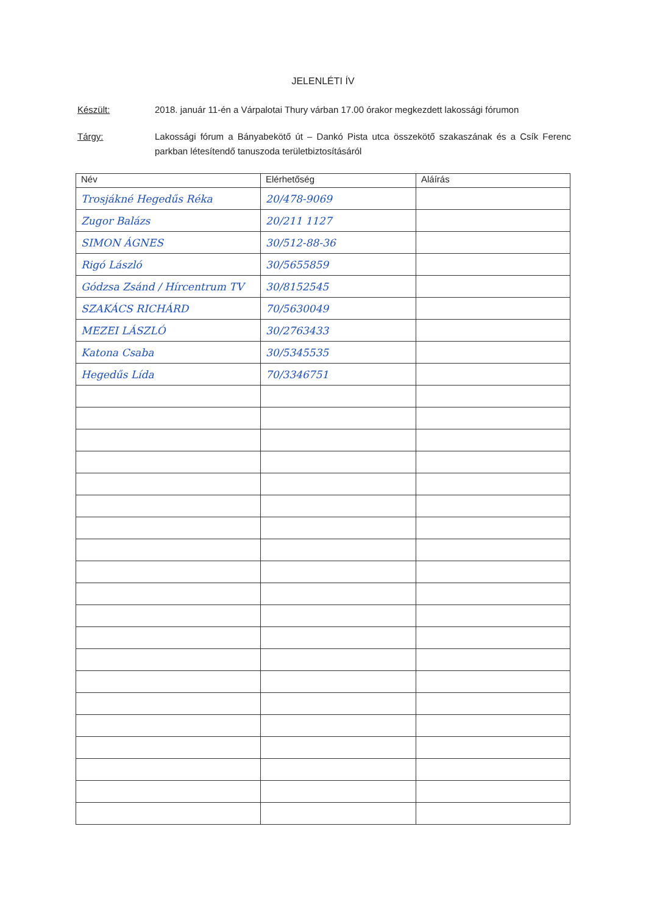JELENLÉTI ÍV
Készült: 2018. január 11-én a Várpalotai Thury várban 17.00 órakor megkezdett lakossági fórumon
Tárgy: Lakossági fórum a Bányabekötő út – Dankó Pista utca összekötő szakaszának és a Csík Ferenc parkban létesítendő tanuszoda területbiztosításáról
| Név | Elérhetőség | Aláírás |
| --- | --- | --- |
| Trosjákné Hegedűs Réka | 20/478-9069 | |
| Zugor Balázs | 20/211 1127 | |
| SIMON ÁGNES | 30/512-88-36 | |
| Rigó László | 30/5655859 | |
| Gódzsa Zsánd / Hírcentrum TV | 30/8152545 | |
| SZAKÁCS RICHÁRD | 70/5630049 | |
| MEZEI LÁSZLÓ | 30/2763433 | |
| Katona Csaba | 30/5345535 | |
| Hegedűs Lída | 70/3346751 | |